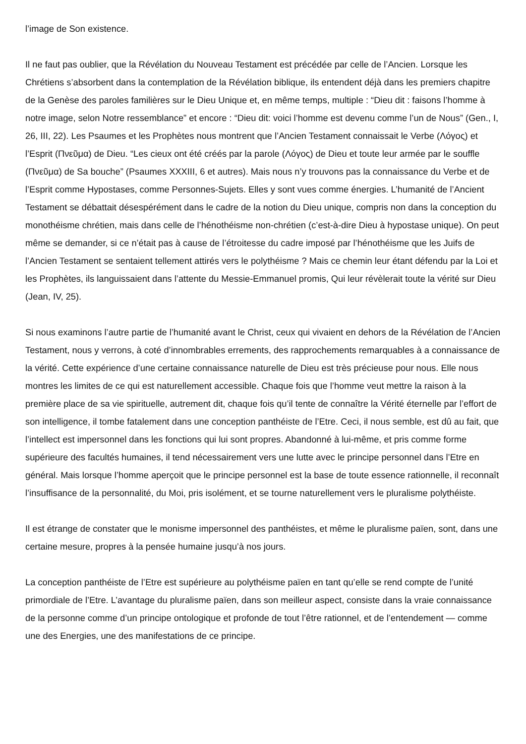l’image de Son existence.
Il ne faut pas oublier, que la Révélation du Nouveau Testament est précédée par celle de l’Ancien. Lorsque les Chrétiens s’absorbent dans la contemplation de la Révélation biblique, ils entendent déjà dans les premiers chapitre de la Genèse des paroles familières sur le Dieu Unique et, en même temps, multiple : “Dieu dit : faisons l’homme à notre image, selon Notre ressemblance” et encore : “Dieu dit: voici l’homme est devenu comme l’un de Nous” (Gen., I, 26, III, 22). Les Psaumes et les Prophètes nous montrent que l’Ancien Testament connaissait le Verbe (Λόγος) et l’Esprit (Πνεῦμα) de Dieu. “Les cieux ont été créés par la parole (Λόγος) de Dieu et toute leur armée par le souffle (Πνεῦμα) de Sa bouche” (Psaumes XXXIII, 6 et autres). Mais nous n’y trouvons pas la connaissance du Verbe et de l’Esprit comme Hypostases, comme Personnes-Sujets. Elles y sont vues comme énergies. L’humanité de l’Ancient Testament se débattait désespérément dans le cadre de la notion du Dieu unique, compris non dans la conception du monothéisme chrétien, mais dans celle de l’hénothéisme non-chrétien (c’est-à-dire Dieu à hypostase unique). On peut même se demander, si ce n’était pas à cause de l’étroitesse du cadre imposé par l’hénothéisme que les Juifs de l’Ancien Testament se sentaient tellement attirés vers le polythéisme ? Mais ce chemin leur étant défendu par la Loi et les Prophètes, ils languissaient dans l’attente du Messie-Emmanuel promis, Qui leur révèlerait toute la vérité sur Dieu (Jean, IV, 25).
Si nous examinons l’autre partie de l’humanité avant le Christ, ceux qui vivaient en dehors de la Révélation de l’Ancien Testament, nous y verrons, à coté d’innombrables errements, des rapprochements remarquables à a connaissance de la vérité. Cette expérience d’une certaine connaissance naturelle de Dieu est très précieuse pour nous. Elle nous montres les limites de ce qui est naturellement accessible. Chaque fois que l’homme veut mettre la raison à la première place de sa vie spirituelle, autrement dit, chaque fois qu’il tente de connaître la Vérité éternelle par l’effort de son intelligence, il tombe fatalement dans une conception panthéiste de l’Etre. Ceci, il nous semble, est dû au fait, que l’intellect est impersonnel dans les fonctions qui lui sont propres. Abandonné à lui-même, et pris comme forme supérieure des facultés humaines, il tend nécessairement vers une lutte avec le principe personnel dans l’Etre en général. Mais lorsque l’homme aperçoit que le principe personnel est la base de toute essence rationnelle, il reconnaît l’insuffisance de la personnalité, du Moi, pris isolément, et se tourne naturellement vers le pluralisme polythéiste.
Il est étrange de constater que le monisme impersonnel des panthéistes, et même le pluralisme païen, sont, dans une certaine mesure, propres à la pensée humaine jusqu’à nos jours.
La conception panthéiste de l’Etre est supérieure au polythéisme païen en tant qu’elle se rend compte de l’unité primordiale de l’Etre. L’avantage du pluralisme païen, dans son meilleur aspect, consiste dans la vraie connaissance de la personne comme d’un principe ontologique et profonde de tout l’être rationnel, et de l’entendement — comme une des Energies, une des manifestations de ce principe.